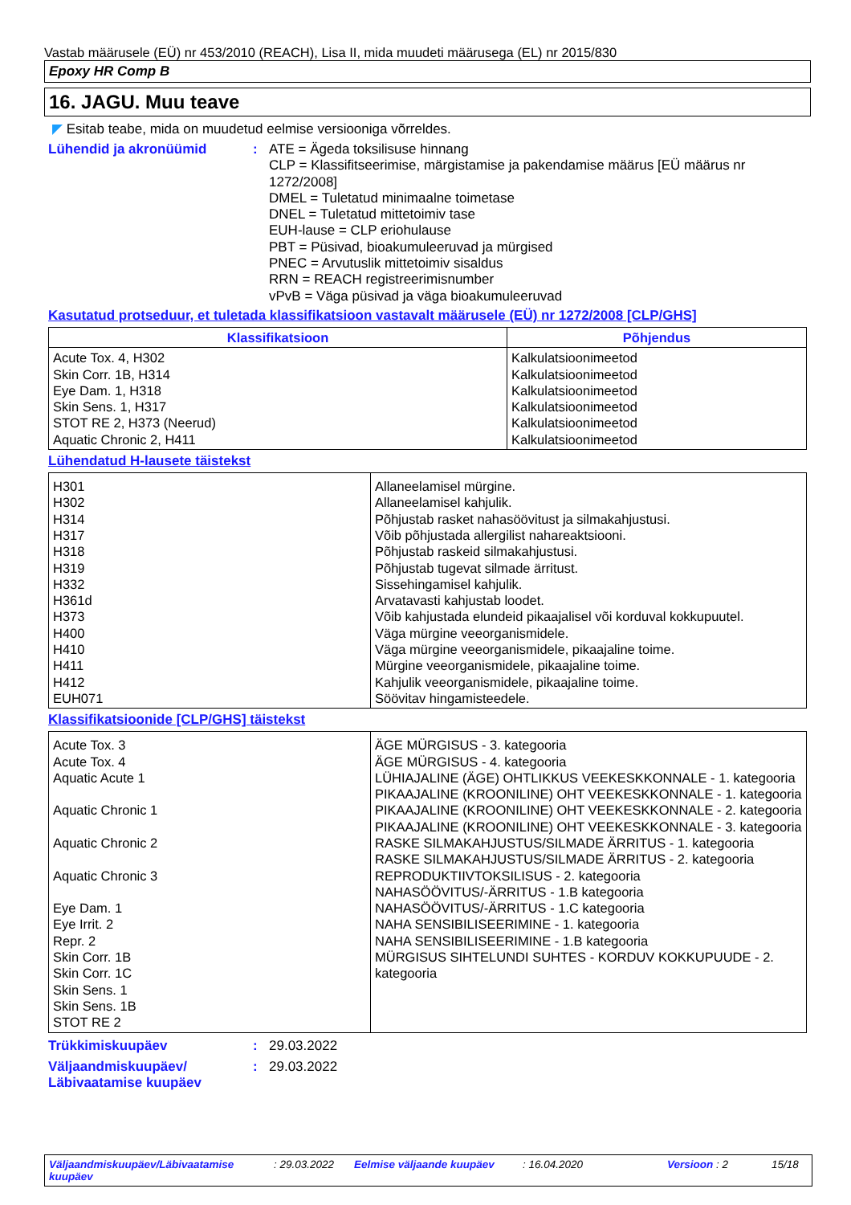Vastab määrusele (EÜ) nr 453/2010 (REACH), Lisa II, mida muudeti määrusega (EL) nr 2015/830
Epoxy HR Comp B
16. JAGU. Muu teave
◤ Esitab teabe, mida on muudetud eelmise versiooniga võrreldes.
Lühendid ja akronüümid : ATE = Ägeda toksilisuse hinnang
CLP = Klassifitseerimise, märgistamise ja pakendamise määrus [EÜ määrus nr 1272/2008]
DMEL = Tuletatud minimaalne toimetase
DNEL = Tuletatud mittetoimiv tase
EUH-lause = CLP eriohulause
PBT = Püsivad, bioakumuleeruvad ja mürgised
PNEC = Arvutuslik mittetoimiv sisaldus
RRN = REACH registreerimisnumber
vPvB = Väga püsivad ja väga bioakumuleeruvad
Kasutatud protseduur, et tuletada klassifikatsioon vastavalt määrusele (EÜ) nr 1272/2008 [CLP/GHS]
| Klassifikatsioon | Põhjendus |
| --- | --- |
| Acute Tox. 4, H302 Skin Corr. 1B, H314 Eye Dam. 1, H318 Skin Sens. 1, H317 STOT RE 2, H373 (Neerud) Aquatic Chronic 2, H411 | Kalkulatsioonimeetod Kalkulatsioonimeetod Kalkulatsioonimeetod Kalkulatsioonimeetod Kalkulatsioonimeetod Kalkulatsioonimeetod |
Lühendatud H-lausete täistekst
| H301 H302 H314 H317 H318 H319 H332 H361d H373 H400 H410 H411 H412 EUH071 | Allaneelamisel mürgine. Allaneelamisel kahjulik. Põhjustab rasket nahasöövitust ja silmakahjustusi. Võib põhjustada allergilist nahareaktsiooni. Põhjustab raskeid silmakahjustusi. Põhjustab tugevat silmade ärritust. Sissehingamisel kahjulik. Arvatavasti kahjustab loodet. Võib kahjustada elundeid pikaajalisel või korduval kokkupuutel. Väga mürgine veeorganismidele. Väga mürgine veeorganismidele, pikaajaline toime. Mürgine veeorganismidele, pikaajaline toime. Kahjulik veeorganismidele, pikaajaline toime. Söövitav hingamisteedele. |
Klassifikatsioonide [CLP/GHS] täistekst
| Acute Tox. 3 Acute Tox. 4 Aquatic Acute 1 Aquatic Chronic 1 Aquatic Chronic 2 Aquatic Chronic 3 Eye Dam. 1 Eye Irrit. 2 Repr. 2 Skin Corr. 1B Skin Corr. 1C Skin Sens. 1 Skin Sens. 1B STOT RE 2 | ÄGE MÜRGISUS - 3. kategooria ÄGE MÜRGISUS - 4. kategooria LÜHIAJALINE (ÄGE) OHTLIKKUS VEEKESKKONNALE - 1. kategooria PIKAAJALINE (KROONILINE) OHT VEEKESKKONNALE - 1. kategooria PIKAAJALINE (KROONILINE) OHT VEEKESKKONNALE - 2. kategooria PIKAAJALINE (KROONILINE) OHT VEEKESKKONNALE - 3. kategooria RASKE SILMAKAHJUSTUS/SILMADE ÄRRITUS - 1. kategooria RASKE SILMAKAHJUSTUS/SILMADE ÄRRITUS - 2. kategooria REPRODUKTIIVTOKSILISUS - 2. kategooria NAHASÖÖVITUS/-ÄRRITUS - 1.B kategooria NAHASÖÖVITUS/-ÄRRITUS - 1.C kategooria NAHA SENSIBILISEERIMINE - 1. kategooria NAHA SENSIBILISEERIMINE - 1.B kategooria MÜRGISUS SIHTELUNDI SUHTES - KORDUV KOKKUPUUDE - 2. kategooria |
Trükkimiskuupäev : 29.03.2022
Väljaandmiskuupäev/
Läbivaatamise kuupäev
: 29.03.2022
Väljaandmiskuupäev/Läbivaatamise kuupäev
: 29.03.2022 Eelmise väljaande kuupäev : 16.04.2020 Versioon : 2 15/18